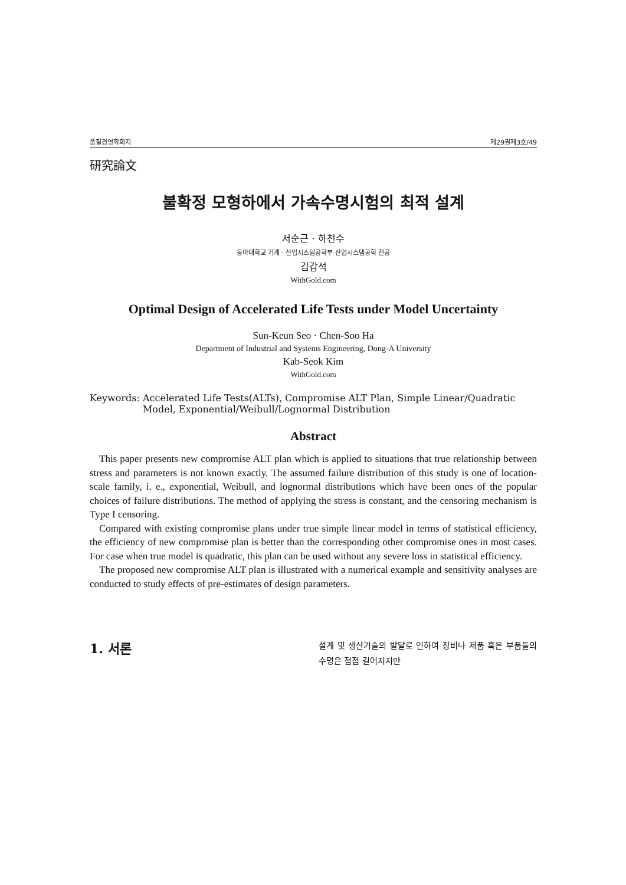품질경영학회지 제29권제3호/49
研究論文
불확정 모형하에서 가속수명시험의 최적 설계
서순근 · 하천수
동아대학교 기계 · 산업시스템공학부 산업시스템공학 전공
김갑석
WithGold.com
Optimal Design of Accelerated Life Tests under Model Uncertainty
Sun-Keun Seo · Chen-Soo Ha
Department of Industrial and Systems Engineering, Dong-A University
Kab-Seok Kim
WithGold.com
Keywords: Accelerated Life Tests(ALTs), Compromise ALT Plan, Simple Linear/Quadratic Model, Exponential/Weibull/Lognormal Distribution
Abstract
This paper presents new compromise ALT plan which is applied to situations that true relationship between stress and parameters is not known exactly. The assumed failure distribution of this study is one of location-scale family, i. e., exponential, Weibull, and lognormal distributions which have been ones of the popular choices of failure distributions. The method of applying the stress is constant, and the censoring mechanism is Type I censoring.
Compared with existing compromise plans under true simple linear model in terms of statistical efficiency, the efficiency of new compromise plan is better than the corresponding other compromise ones in most cases. For case when true model is quadratic, this plan can be used without any severe loss in statistical efficiency.
The proposed new compromise ALT plan is illustrated with a numerical example and sensitivity analyses are conducted to study effects of pre-estimates of design parameters.
1. 서론
설계 및 생산기술의 발달로 인하여 장비나 제품 혹은 부품들의 수명은 점점 길어지지만